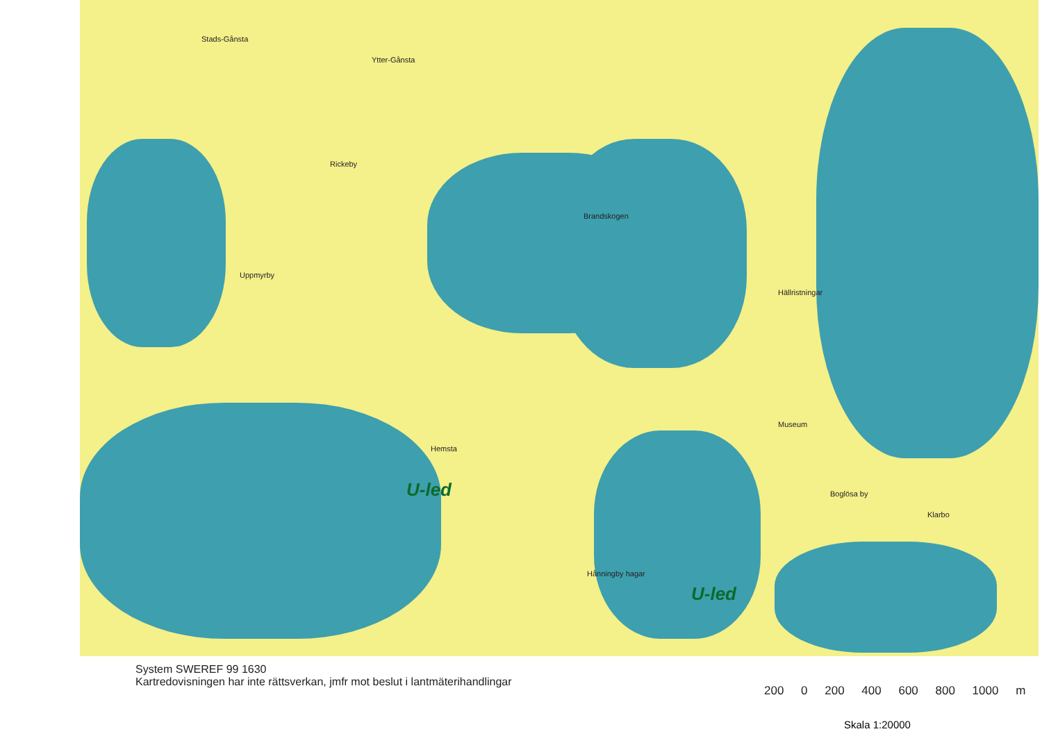Stads-Gånsta
Ytter-Gånsta
Rickeby
Uppmyrby
Brandskogen
Hemsta
Hällristningar
Boglösa by
Klarbo
Hånningby hagar
Museum
U-led
U-led
System SWEREF 99 1630
Kartredovisningen har inte rättsverkan, jmfr mot beslut i lantmäterihandlingar
200 0 200 400 600 800 1000 m
Skala 1:20000